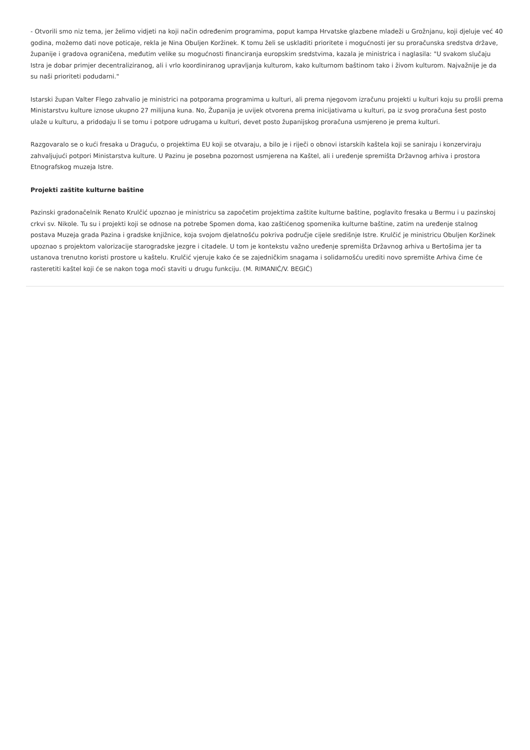- Otvorili smo niz tema, jer želimo vidjeti na koji način određenim programima, poput kampa Hrvatske glazbene mladeži u Grožnjanu, koji djeluje već 40 godina, možemo dati nove poticaje, rekla je Nina Obuljen Koržinek. K tomu želi se uskladiti prioritete i mogućnosti jer su proračunska sredstva države, županije i gradova ograničena, međutim velike su mogućnosti financiranja europskim sredstvima, kazala je ministrica i naglasila: "U svakom slučaju Istra je dobar primjer decentraliziranog, ali i vrlo koordiniranog upravljanja kulturom, kako kulturnom baštinom tako i živom kulturom. Najvažnije je da su naši prioriteti podudarni."
Istarski župan Valter Flego zahvalio je ministrici na potporama programima u kulturi, ali prema njegovom izračunu projekti u kulturi koju su prošli prema Ministarstvu kulture iznose ukupno 27 milijuna kuna. No, Županija je uvijek otvorena prema inicijativama u kulturi, pa iz svog proračuna šest posto ulaže u kulturu, a pridodaju li se tomu i potpore udrugama u kulturi, devet posto županijskog proračuna usmjereno je prema kulturi.
Razgovaralo se o kući fresaka u Draguću, o projektima EU koji se otvaraju, a bilo je i riječi o obnovi istarskih kaštela koji se saniraju i konzerviraju zahvaljujući potpori Ministarstva kulture. U Pazinu je posebna pozornost usmjerena na Kaštel, ali i uređenje spremišta Državnog arhiva i prostora Etnografskog muzeja Istre.
Projekti zaštite kulturne baštine
Pazinski gradonačelnik Renato Krulčić upoznao je ministricu sa započetim projektima zaštite kulturne baštine, poglavito fresaka u Bermu i u pazinskoj crkvi sv. Nikole. Tu su i projekti koji se odnose na potrebe Spomen doma, kao zaštićenog spomenika kulturne baštine, zatim na uređenje stalnog postava Muzeja grada Pazina i gradske knjižnice, koja svojom djelatnošću pokriva područje cijele središnje Istre. Krulčić je ministricu Obuljen Koržinek upoznao s projektom valorizacije starogradske jezgre i citadele. U tom je kontekstu važno uređenje spremišta Državnog arhiva u Bertošima jer ta ustanova trenutno koristi prostore u kaštelu. Krulčić vjeruje kako će se zajedničkim snagama i solidarnošću urediti novo spremište Arhiva čime će rasteretiti kaštel koji će se nakon toga moći staviti u drugu funkciju. (M. RIMANIĆ/V. BEGIĆ)